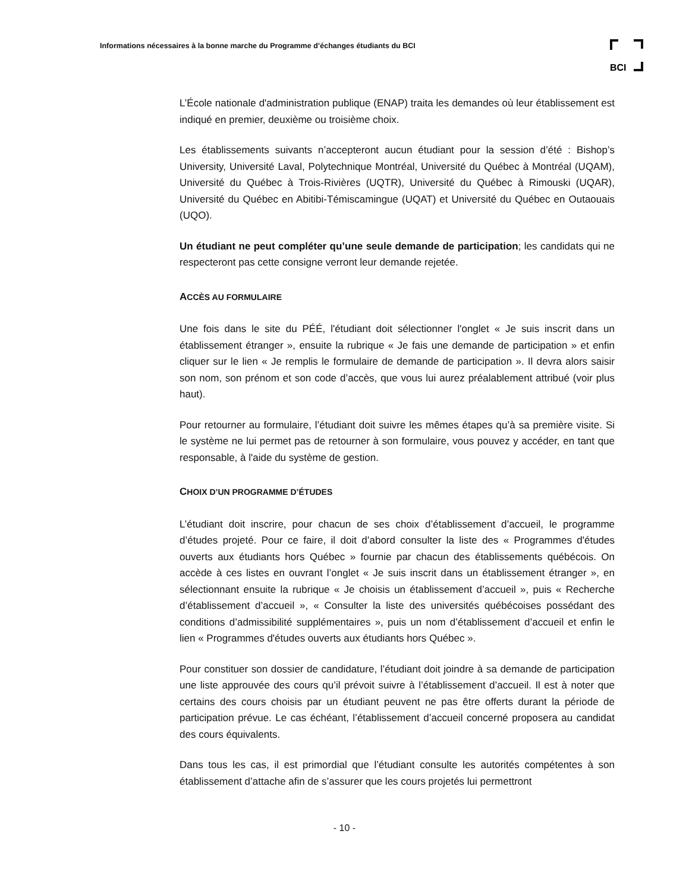Informations nécessaires à la bonne marche du Programme d’échanges étudiants du BCI
BCI
L’École nationale d'administration publique (ENAP) traita les demandes où leur établissement est indiqué en premier, deuxième ou troisième choix.
Les établissements suivants n’accepteront aucun étudiant pour la session d’été : Bishop’s University, Université Laval, Polytechnique Montréal, Université du Québec à Montréal (UQAM), Université du Québec à Trois-Rivières (UQTR), Université du Québec à Rimouski (UQAR), Université du Québec en Abitibi-Témiscamingue (UQAT) et Université du Québec en Outaouais (UQO).
Un étudiant ne peut compléter qu’une seule demande de participation; les candidats qui ne respecteront pas cette consigne verront leur demande rejetée.
ACCÈS AU FORMULAIRE
Une fois dans le site du PÉÉ, l'étudiant doit sélectionner l'onglet « Je suis inscrit dans un établissement étranger », ensuite la rubrique « Je fais une demande de participation » et enfin cliquer sur le lien « Je remplis le formulaire de demande de participation ». Il devra alors saisir son nom, son prénom et son code d’accès, que vous lui aurez préalablement attribué (voir plus haut).
Pour retourner au formulaire, l’étudiant doit suivre les mêmes étapes qu’à sa première visite. Si le système ne lui permet pas de retourner à son formulaire, vous pouvez y accéder, en tant que responsable, à l'aide du système de gestion.
CHOIX D’UN PROGRAMME D’ÉTUDES
L’étudiant doit inscrire, pour chacun de ses choix d’établissement d’accueil, le programme d’études projeté. Pour ce faire, il doit d’abord consulter la liste des « Programmes d'études ouverts aux étudiants hors Québec » fournie par chacun des établissements québécois. On accède à ces listes en ouvrant l’onglet « Je suis inscrit dans un établissement étranger », en sélectionnant ensuite la rubrique « Je choisis un établissement d’accueil », puis « Recherche d’établissement d’accueil », « Consulter la liste des universités québécoises possédant des conditions d’admissibilité supplémentaires », puis un nom d’établissement d’accueil et enfin le lien « Programmes d'études ouverts aux étudiants hors Québec ».
Pour constituer son dossier de candidature, l’étudiant doit joindre à sa demande de participation une liste approuvée des cours qu’il prévoit suivre à l’établissement d’accueil. Il est à noter que certains des cours choisis par un étudiant peuvent ne pas être offerts durant la période de participation prévue. Le cas échéant, l’établissement d’accueil concerné proposera au candidat des cours équivalents.
Dans tous les cas, il est primordial que l’étudiant consulte les autorités compétentes à son établissement d’attache afin de s’assurer que les cours projetés lui permettront
- 10 -